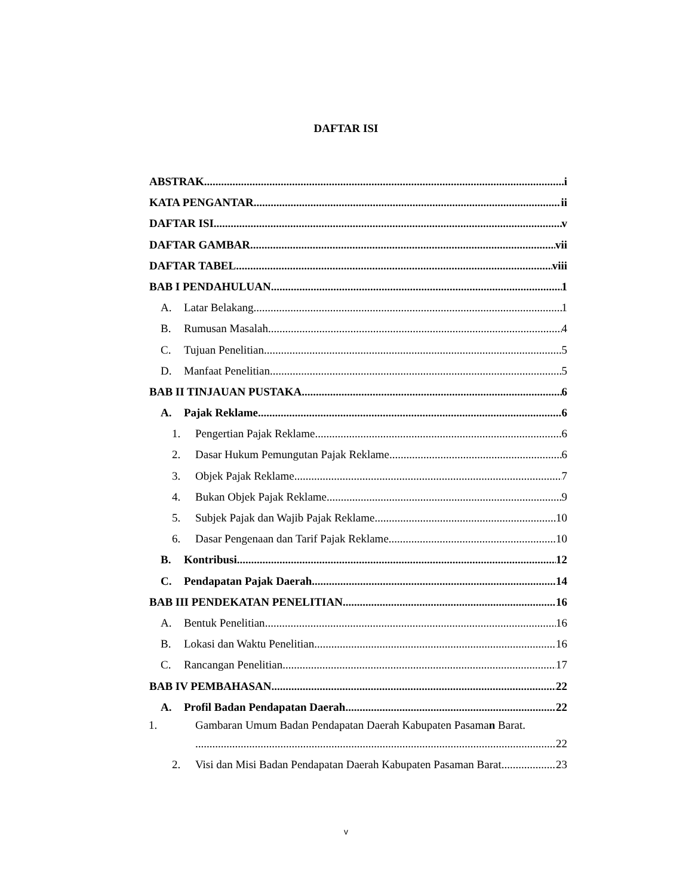DAFTAR ISI
ABSTRAK i
KATA PENGANTAR ii
DAFTAR ISI v
DAFTAR GAMBAR vii
DAFTAR TABEL viii
BAB I PENDAHULUAN 1
A. Latar Belakang 1
B. Rumusan Masalah 4
C. Tujuan Penelitian 5
D. Manfaat Penelitian 5
BAB II TINJAUAN PUSTAKA 6
A. Pajak Reklame 6
1. Pengertian Pajak Reklame 6
2. Dasar Hukum Pemungutan Pajak Reklame 6
3. Objek Pajak Reklame 7
4. Bukan Objek Pajak Reklame 9
5. Subjek Pajak dan Wajib Pajak Reklame 10
6. Dasar Pengenaan dan Tarif Pajak Reklame 10
B. Kontribusi 12
C. Pendapatan Pajak Daerah 14
BAB III PENDEKATAN PENELITIAN 16
A. Bentuk Penelitian 16
B. Lokasi dan Waktu Penelitian 16
C. Rancangan Penelitian 17
BAB IV PEMBAHASAN 22
A. Profil Badan Pendapatan Daerah 22
1. Gambaran Umum Badan Pendapatan Daerah Kabupaten Pasaman Barat.
22
2. Visi dan Misi Badan Pendapatan Daerah Kabupaten Pasaman Barat 23
v